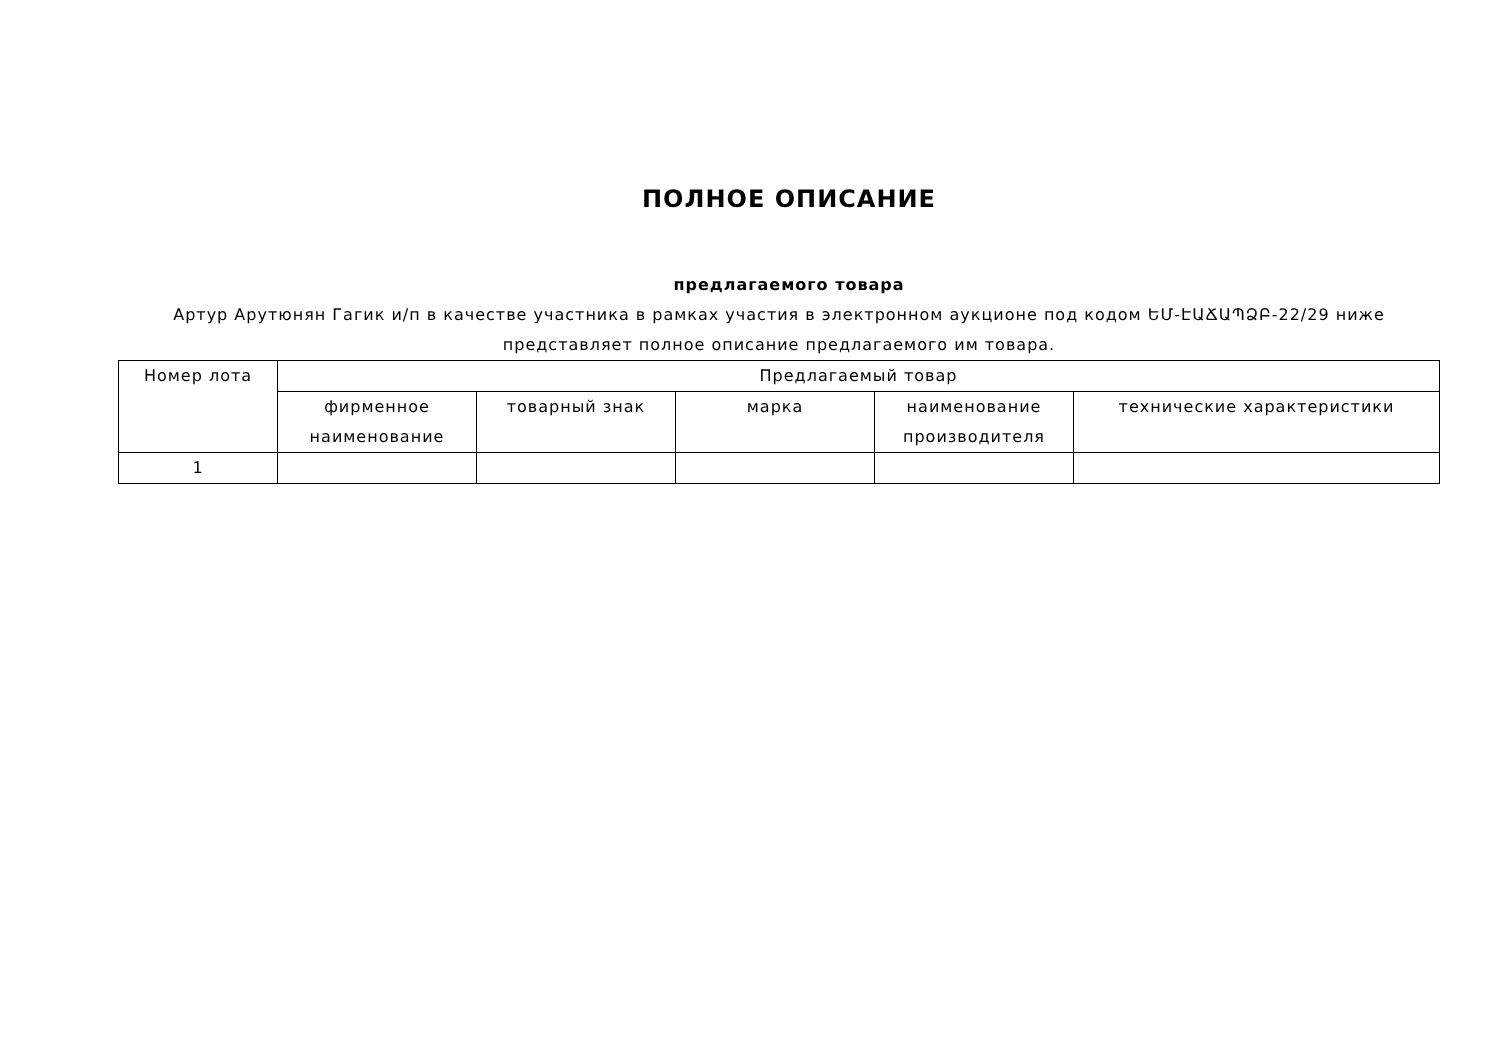ПОЛНОЕ ОПИСАНИЕ
предлагаемого товара
Артур Арутюнян Гагик и/п в качестве участника в рамках участия в электронном аукционе под кодом ԵՄ-ԷԱՃԱՊՁԲ-22/29 ниже представляет полное описание предлагаемого им товара.
| Номер лота | Предлагаемый товар | | | | |
| | фирменное наименование | товарный знак | марка | наименование производителя | технические характеристики |
| 1 | | | | | |